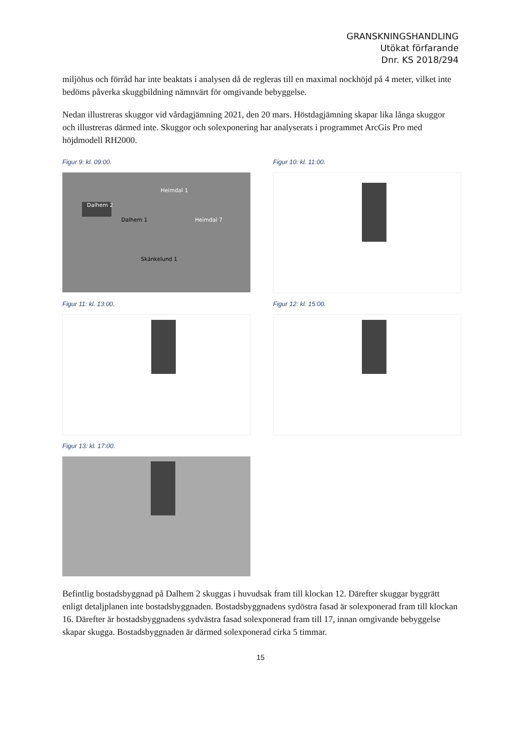GRANSKNINGSHANDLING
Utökat förfarande
Dnr. KS 2018/294
miljöhus och förråd har inte beaktats i analysen då de regleras till en maximal nockhöjd på 4 meter, vilket inte bedöms påverka skuggbildning nämnvärt för omgivande bebyggelse.
Nedan illustreras skuggor vid vårdagjämning 2021, den 20 mars. Höstdagjämning skapar lika långa skuggor och illustreras därmed inte. Skuggor och solexponering har analyserats i programmet ArcGis Pro med höjdmodell RH2000.
Figur 9: kl. 09:00.
Dalhem 2
Dalhem 1
Heimdal 1
Heimdal 7
Skänkelund 1
Figur 10: kl. 11:00.
Figur 11: kl. 13:00.
Figur 12: kl. 15:00.
Figur 13: kl. 17:00.
Befintlig bostadsbyggnad på Dalhem 2 skuggas i huvudsak fram till klockan 12. Därefter skuggar byggrätt enligt detaljplanen inte bostadsbyggnaden. Bostadsbyggnadens sydöstra fasad är solexponerad fram till klockan 16. Därefter är bostadsbyggnadens sydvästra fasad solexponerad fram till 17, innan omgivande bebyggelse skapar skugga. Bostadsbyggnaden är därmed solexponerad cirka 5 timmar.
15